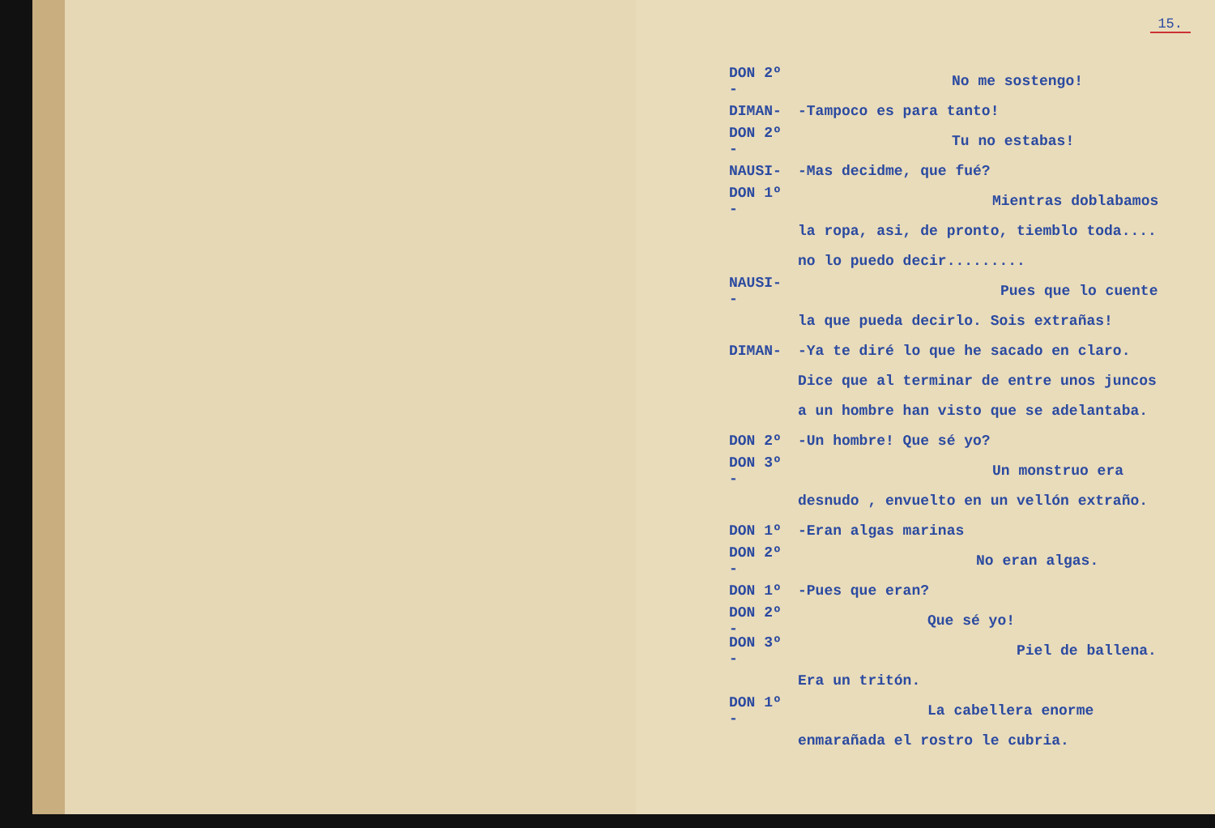15.
DON 2º - No me sostengo!
DIMAN- -Tampoco es para tanto!
DON 2º - Tu no estabas!
NAUSI- -Mas decidme, que fué?
DON 1º - Mientras doblabamos
la ropa, asi, de pronto, tiemblo toda....
no lo puedo decir.........
NAUSI- - Pues que lo cuente
la que pueda decirlo. Sois extrañas!
DIMAN- -Ya te diré lo que he sacado en claro.
Dice que al terminar de entre unos juncos
a un hombre han visto que se adelantaba.
DON 2º -Un hombre! Que sé yo?
DON 3º - Un monstruo era
desnudo , envuelto en un vellón extraño.
DON 1º -Eran algas marinas
DON 2º - No eran algas.
DON 1º -Pues que eran?
DON 2º - Que sé yo!
DON 3º - Piel de ballena.
Era un tritón.
DON 1º - La cabellera enorme
enmarañada el rostro le cubria.